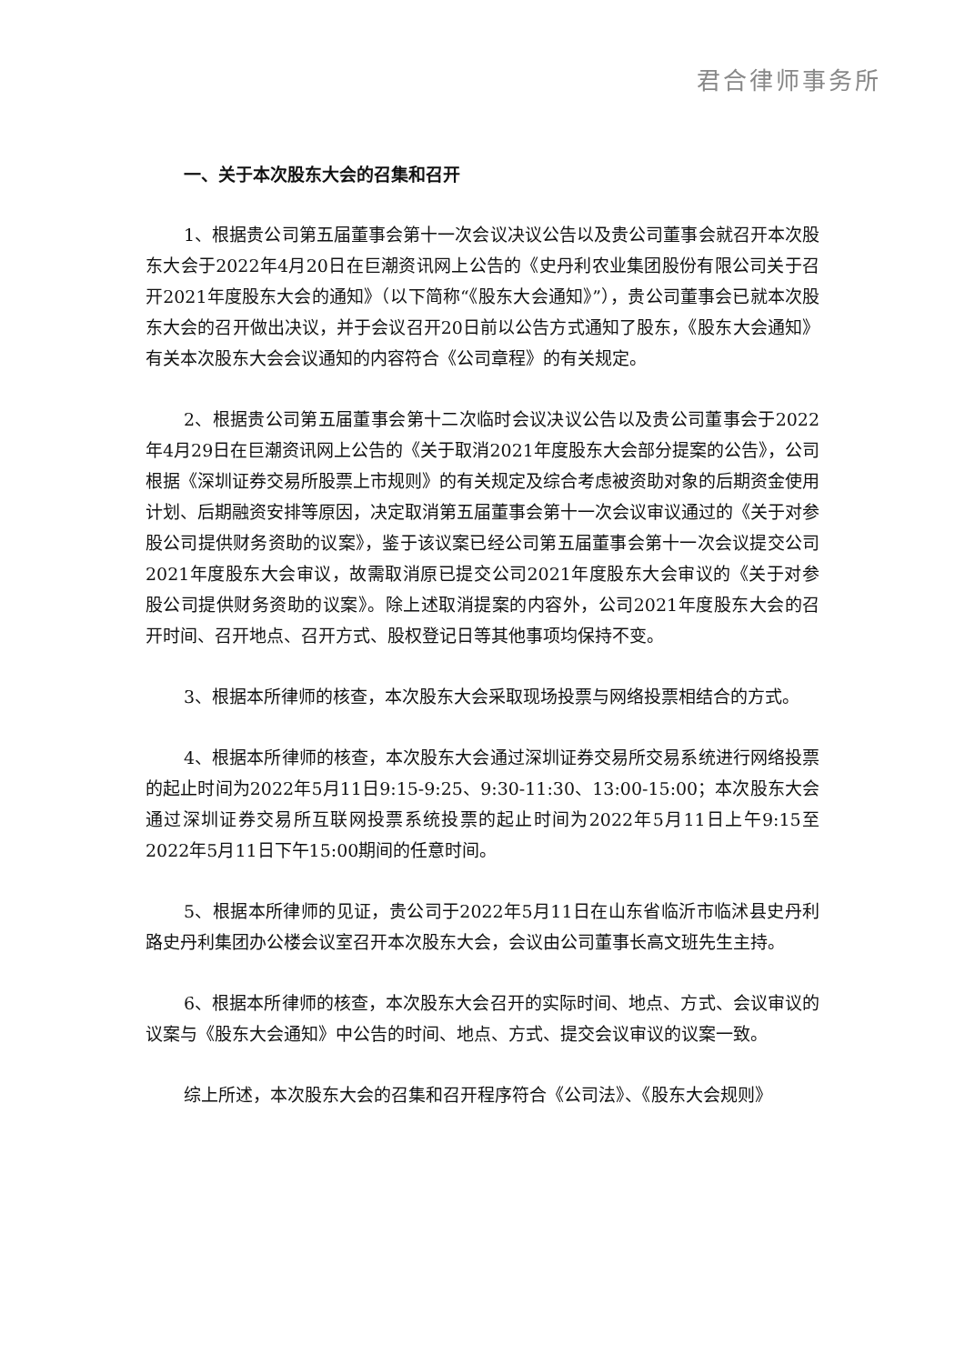君合律师事务所
一、关于本次股东大会的召集和召开
1、根据贵公司第五届董事会第十一次会议决议公告以及贵公司董事会就召开本次股东大会于2022年4月20日在巨潮资讯网上公告的《史丹利农业集团股份有限公司关于召开2021年度股东大会的通知》（以下简称“《股东大会通知》”），贵公司董事会已就本次股东大会的召开做出决议，并于会议召开20日前以公告方式通知了股东，《股东大会通知》有关本次股东大会会议通知的内容符合《公司章程》的有关规定。
2、根据贵公司第五届董事会第十二次临时会议决议公告以及贵公司董事会于2022年4月29日在巨潮资讯网上公告的《关于取消2021年度股东大会部分提案的公告》，公司根据《深圳证券交易所股票上市规则》的有关规定及综合考虑被资助对象的后期资金使用计划、后期融资安排等原因，决定取消第五届董事会第十一次会议审议通过的《关于对参股公司提供财务资助的议案》，鉴于该议案已经公司第五届董事会第十一次会议提交公司2021年度股东大会审议，故需取消原已提交公司2021年度股东大会审议的《关于对参股公司提供财务资助的议案》。除上述取消提案的内容外，公司2021年度股东大会的召开时间、召开地点、召开方式、股权登记日等其他事项均保持不变。
3、根据本所律师的核查，本次股东大会采取现场投票与网络投票相结合的方式。
4、根据本所律师的核查，本次股东大会通过深圳证券交易所交易系统进行网络投票的起止时间为2022年5月11日9:15-9:25、9:30-11:30、13:00-15:00；本次股东大会通过深圳证券交易所互联网投票系统投票的起止时间为2022年5月11日上午9:15至2022年5月11日下午15:00期间的任意时间。
5、根据本所律师的见证，贵公司于2022年5月11日在山东省临沂市临沭县史丹利路史丹利集团办公楼会议室召开本次股东大会，会议由公司董事长高文班先生主持。
6、根据本所律师的核查，本次股东大会召开的实际时间、地点、方式、会议审议的议案与《股东大会通知》中公告的时间、地点、方式、提交会议审议的议案一致。
综上所述，本次股东大会的召集和召开程序符合《公司法》、《股东大会规则》